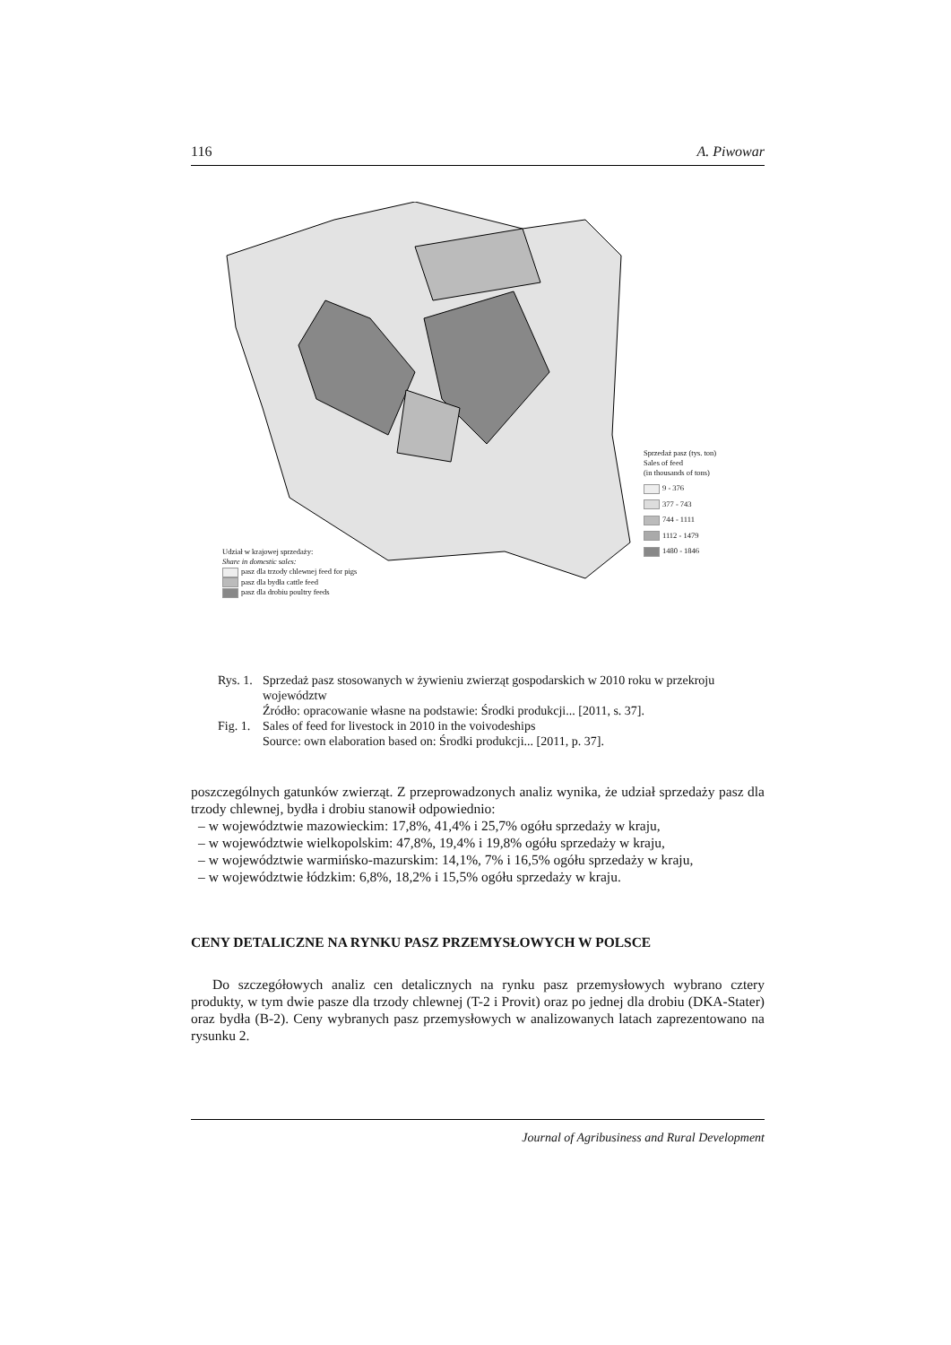116 A. Piwowar
Udział w krajowej sprzedaży:
Share in domestic sales:
pasz dla trzody chlewnej feed for pigs
pasz dla bydła cattle feed
pasz dla drobiu poultry feeds
Sprzedaż pasz (tys. ton)
Sales of feed
(in thousands of tons)
9 - 376
377 - 743
744 - 1111
1112 - 1479
1480 - 1846
Rys. 1. Sprzedaż pasz stosowanych w żywieniu zwierząt gospodarskich w 2010 roku w przekroju województw
Źródło: opracowanie własne na podstawie: Środki produkcji... [2011, s. 37].
Fig. 1. Sales of feed for livestock in 2010 in the voivodeships
Source: own elaboration based on: Środki produkcji... [2011, p. 37].
poszczególnych gatunków zwierząt. Z przeprowadzonych analiz wynika, że udział sprzedaży pasz dla trzody chlewnej, bydła i drobiu stanowił odpowiednio:
– w województwie mazowieckim: 17,8%, 41,4% i 25,7% ogółu sprzedaży w kraju,
– w województwie wielkopolskim: 47,8%, 19,4% i 19,8% ogółu sprzedaży w kraju,
– w województwie warmińsko-mazurskim: 14,1%, 7% i 16,5% ogółu sprzedaży w kraju,
– w województwie łódzkim: 6,8%, 18,2% i 15,5% ogółu sprzedaży w kraju.
CENY DETALICZNE NA RYNKU PASZ PRZEMYSŁOWYCH W POLSCE
Do szczegółowych analiz cen detalicznych na rynku pasz przemysłowych wybrano cztery produkty, w tym dwie pasze dla trzody chlewnej (T-2 i Provit) oraz po jednej dla drobiu (DKA-Stater) oraz bydła (B-2). Ceny wybranych pasz przemysłowych w analizowanych latach zaprezentowano na rysunku 2.
Journal of Agribusiness and Rural Development